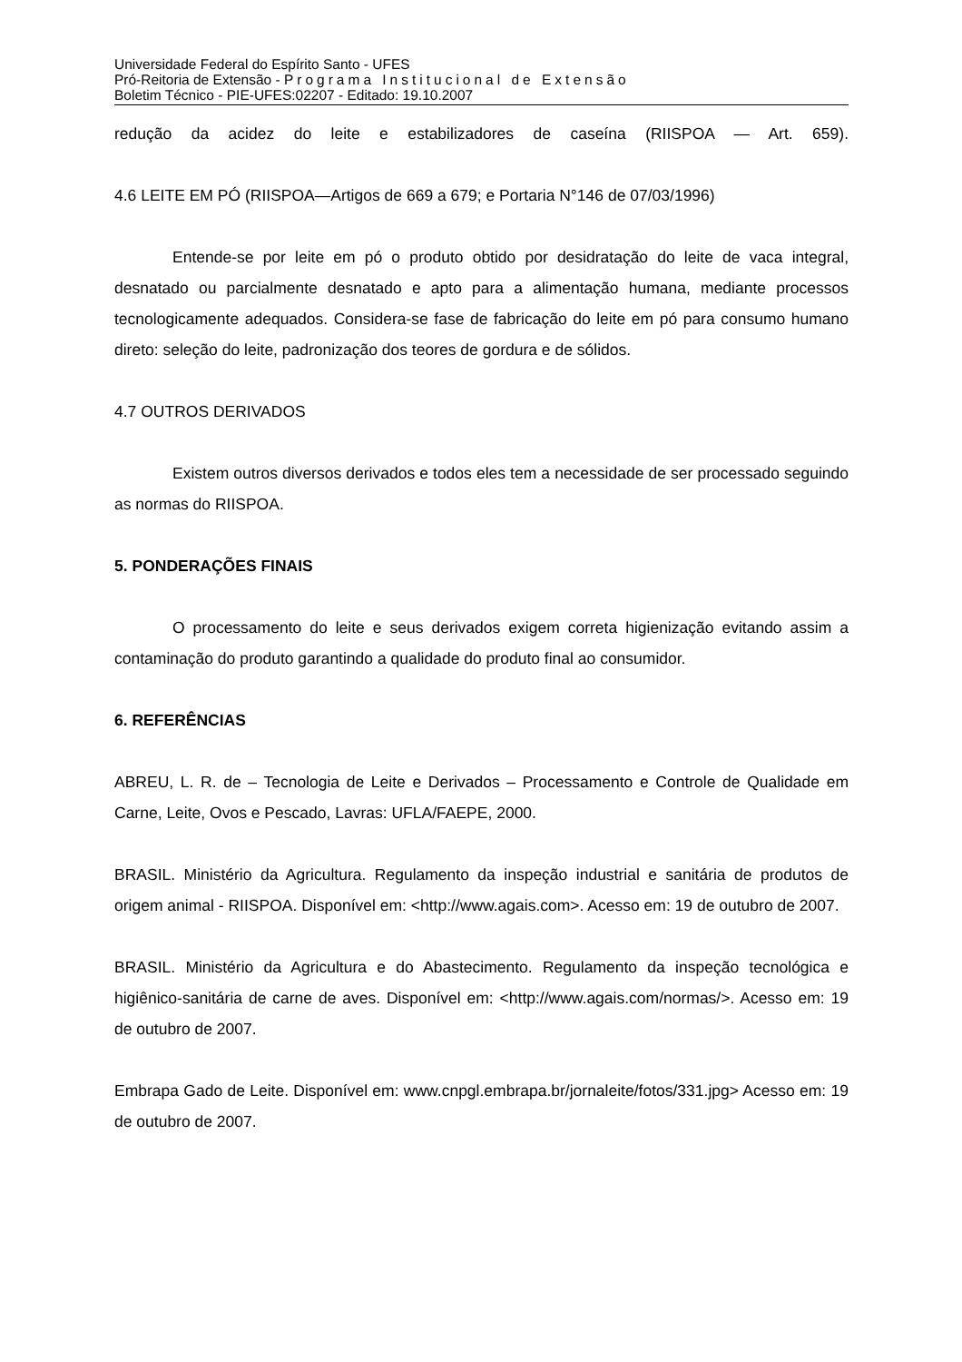Universidade Federal do Espírito Santo - UFES
Pró-Reitoria de Extensão - Programa Institucional de Extensão
Boletim Técnico - PIE-UFES:02207 - Editado: 19.10.2007
redução da acidez do leite e estabilizadores de caseína (RIISPOA — Art. 659).
4.6 LEITE EM PÓ (RIISPOA—Artigos de 669 a 679; e Portaria N°146 de 07/03/1996)
Entende-se por leite em pó o produto obtido por desidratação do leite de vaca integral, desnatado ou parcialmente desnatado e apto para a alimentação humana, mediante processos tecnologicamente adequados. Considera-se fase de fabricação do leite em pó para consumo humano direto: seleção do leite, padronização dos teores de gordura e de sólidos.
4.7 OUTROS DERIVADOS
Existem outros diversos derivados e todos eles tem a necessidade de ser processado seguindo as normas do RIISPOA.
5. PONDERAÇÕES FINAIS
O processamento do leite e seus derivados exigem correta higienização evitando assim a contaminação do produto garantindo a qualidade do produto final ao consumidor.
6. REFERÊNCIAS
ABREU, L. R. de – Tecnologia de Leite e Derivados – Processamento e Controle de Qualidade em Carne, Leite, Ovos e Pescado, Lavras: UFLA/FAEPE, 2000.
BRASIL. Ministério da Agricultura. Regulamento da inspeção industrial e sanitária de produtos de origem animal - RIISPOA. Disponível em: <http://www.agais.com>. Acesso em: 19 de outubro de 2007.
BRASIL. Ministério da Agricultura e do Abastecimento. Regulamento da inspeção tecnológica e higiênico-sanitária de carne de aves. Disponível em: <http://www.agais.com/normas/>. Acesso em: 19 de outubro de 2007.
Embrapa Gado de Leite. Disponível em: www.cnpgl.embrapa.br/jornaleite/fotos/331.jpg> Acesso em: 19 de outubro de 2007.